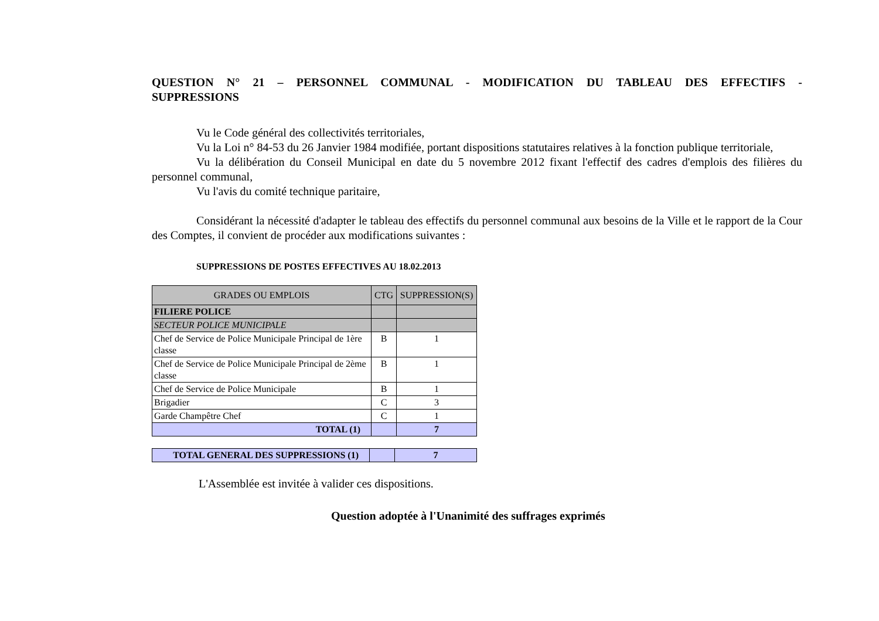QUESTION N° 21 – PERSONNEL COMMUNAL - MODIFICATION DU TABLEAU DES EFFECTIFS - SUPPRESSIONS
Vu le Code général des collectivités territoriales,
Vu la Loi n° 84-53 du 26 Janvier 1984 modifiée, portant dispositions statutaires relatives à la fonction publique territoriale,
Vu la délibération du Conseil Municipal en date du 5 novembre 2012 fixant l'effectif des cadres d'emplois des filières du personnel communal,
Vu l'avis du comité technique paritaire,
Considérant la nécessité d'adapter le tableau des effectifs du personnel communal aux besoins de la Ville et le rapport de la Cour des Comptes, il convient de procéder aux modifications suivantes :
SUPPRESSIONS DE POSTES EFFECTIVES AU 18.02.2013
| GRADES OU EMPLOIS | CTG | SUPPRESSION(S) |
| --- | --- | --- |
| FILIERE POLICE | | |
| SECTEUR POLICE MUNICIPALE | | |
| Chef de Service de Police Municipale Principal de 1ère classe | B | 1 |
| Chef de Service de Police Municipale Principal de 2ème classe | B | 1 |
| Chef de Service de Police Municipale | B | 1 |
| Brigadier | C | 3 |
| Garde Champêtre Chef | C | 1 |
| TOTAL (1) | | 7 |
| TOTAL GENERAL DES SUPPRESSIONS (1) | | 7 |
L'Assemblée est invitée à valider ces dispositions.
Question adoptée à l'Unanimité des suffrages exprimés